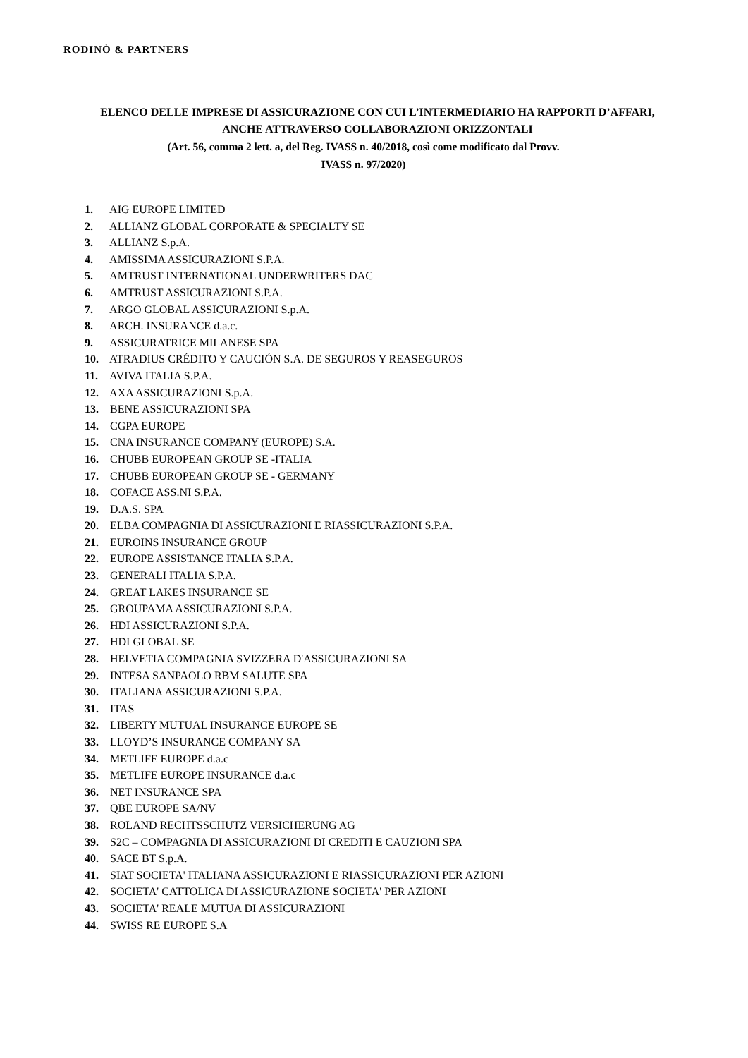RODINÒ & PARTNERS
ELENCO DELLE IMPRESE DI ASSICURAZIONE CON CUI L’INTERMEDIARIO HA RAPPORTI D’AFFARI,
ANCHE ATTRAVERSO COLLABORAZIONI ORIZZONTALI
(Art. 56, comma 2 lett. a, del Reg. IVASS n. 40/2018, così come modificato dal Provv.
IVASS n. 97/2020)
1. AIG EUROPE LIMITED
2. ALLIANZ GLOBAL CORPORATE & SPECIALTY SE
3. ALLIANZ S.p.A.
4. AMISSIMA ASSICURAZIONI S.P.A.
5. AMTRUST INTERNATIONAL UNDERWRITERS DAC
6. AMTRUST ASSICURAZIONI S.P.A.
7. ARGO GLOBAL ASSICURAZIONI S.p.A.
8. ARCH. INSURANCE d.a.c.
9. ASSICURATRICE MILANESE SPA
10. ATRADIUS CRÉDITO Y CAUCIÓN S.A. DE SEGUROS Y REASEGUROS
11. AVIVA ITALIA S.P.A.
12. AXA ASSICURAZIONI S.p.A.
13. BENE ASSICURAZIONI SPA
14. CGPA EUROPE
15. CNA INSURANCE COMPANY (EUROPE) S.A.
16. CHUBB EUROPEAN GROUP SE -ITALIA
17. CHUBB EUROPEAN GROUP SE - GERMANY
18. COFACE ASS.NI S.P.A.
19. D.A.S. SPA
20. ELBA COMPAGNIA DI ASSICURAZIONI E RIASSICURAZIONI S.P.A.
21. EUROINS INSURANCE GROUP
22. EUROPE ASSISTANCE ITALIA S.P.A.
23. GENERALI ITALIA S.P.A.
24. GREAT LAKES INSURANCE SE
25. GROUPAMA ASSICURAZIONI S.P.A.
26. HDI ASSICURAZIONI S.P.A.
27. HDI GLOBAL SE
28. HELVETIA COMPAGNIA SVIZZERA D'ASSICURAZIONI SA
29. INTESA SANPAOLO RBM SALUTE SPA
30. ITALIANA ASSICURAZIONI S.P.A.
31. ITAS
32. LIBERTY MUTUAL INSURANCE EUROPE SE
33. LLOYD’S INSURANCE COMPANY SA
34. METLIFE EUROPE d.a.c
35. METLIFE EUROPE INSURANCE d.a.c
36. NET INSURANCE SPA
37. QBE EUROPE SA/NV
38. ROLAND RECHTSSCHUTZ VERSICHERUNG AG
39. S2C – COMPAGNIA DI ASSICURAZIONI DI CREDITI E CAUZIONI SPA
40. SACE BT S.p.A.
41. SIAT SOCIETA' ITALIANA ASSICURAZIONI E RIASSICURAZIONI PER AZIONI
42. SOCIETA' CATTOLICA DI ASSICURAZIONE SOCIETA' PER AZIONI
43. SOCIETA' REALE MUTUA DI ASSICURAZIONI
44. SWISS RE EUROPE S.A